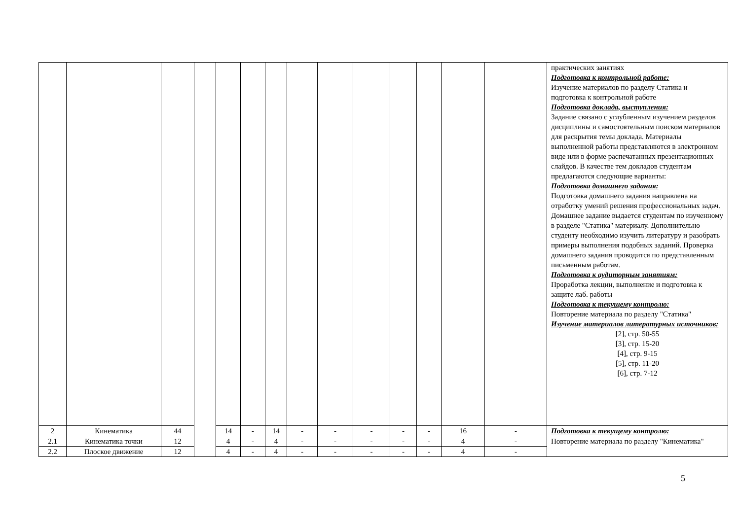| | | | | | | | | | | | | | | практических занятиях Подготовка к контрольной работе: Изучение материалов по разделу Статика и подготовка к контрольной работе Подготовка доклада, выступления: Задание связано с углубленным изучением разделов дисциплины и самостоятельным поиском материалов для раскрытия темы доклада. Материалы выполненной работы представляются в электронном виде или в форме распечатанных презентационных слайдов. В качестве тем докладов студентам предлагаются следующие варианты: Подготовка домашнего задания: Подготовка домашнего задания направлена на отработку умений решения профессиональных задач. Домашнее задание выдается студентам по изученному в разделе "Статика" материалу. Дополнительно студенту необходимо изучить литературу и разобрать примеры выполнения подобных заданий. Проверка домашнего задания проводится по представленным письменным работам. Подготовка к аудиторным занятиям: Проработка лекции, выполнение и подготовка к защите лаб. работы Подготовка к текущему контролю: Повторение материала по разделу "Статика" Изучение материалов литературных источников: [2], стр. 50-55 [3], стр. 15-20 [4], стр. 9-15 [5], стр. 11-20 [6], стр. 7-12 |
| 2 | Кинематика | 44 | | 14 | - | 14 | - | - | - | - | - | 16 | - | Подготовка к текущему контролю: |
| 2.1 | Кинематика точки | 12 | | 4 | - | 4 | - | - | - | - | - | 4 | - | Повторение материала по разделу "Кинематика" |
| 2.2 | Плоское движение | 12 | | 4 | - | 4 | - | - | - | - | - | 4 | - | |
5